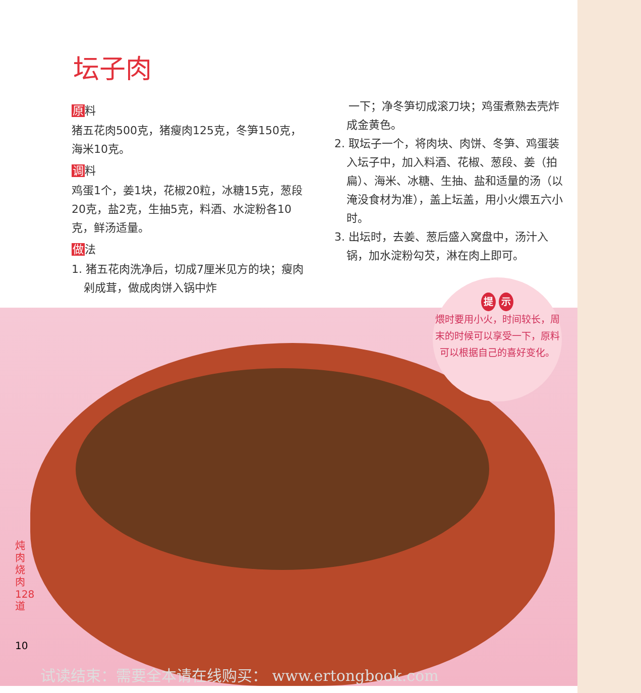坛子肉
原料
猪五花肉500克，猪瘦肉125克，冬笋150克，海米10克。
调料
鸡蛋1个，姜1块，花椒20粒，冰糖15克，葱段20克，盐2克，生抽5克，料酒、水淀粉各10克，鲜汤适量。
做法
1. 猪五花肉洗净后，切成7厘米见方的块；瘦肉剁成茸，做成肉饼入锅中炸
一下；净冬笋切成滚刀块；鸡蛋煮熟去壳炸成金黄色。
2. 取坛子一个，将肉块、肉饼、冬笋、鸡蛋装入坛子中，加入料酒、花椒、葱段、姜（拍扁）、海米、冰糖、生抽、盐和适量的汤（以淹没食材为准），盖上坛盖，用小火煨五六小时。
3. 出坛时，去姜、葱后盛入窝盘中，汤汁入锅，加水淀粉勾芡，淋在肉上即可。
提 示
煨时要用小火，时间较长，周末的时候可以享受一下，原料可以根据自己的喜好变化。
炖肉烧肉 128 道
10
试读结束：需要全本请在线购买： www.ertongbook.com